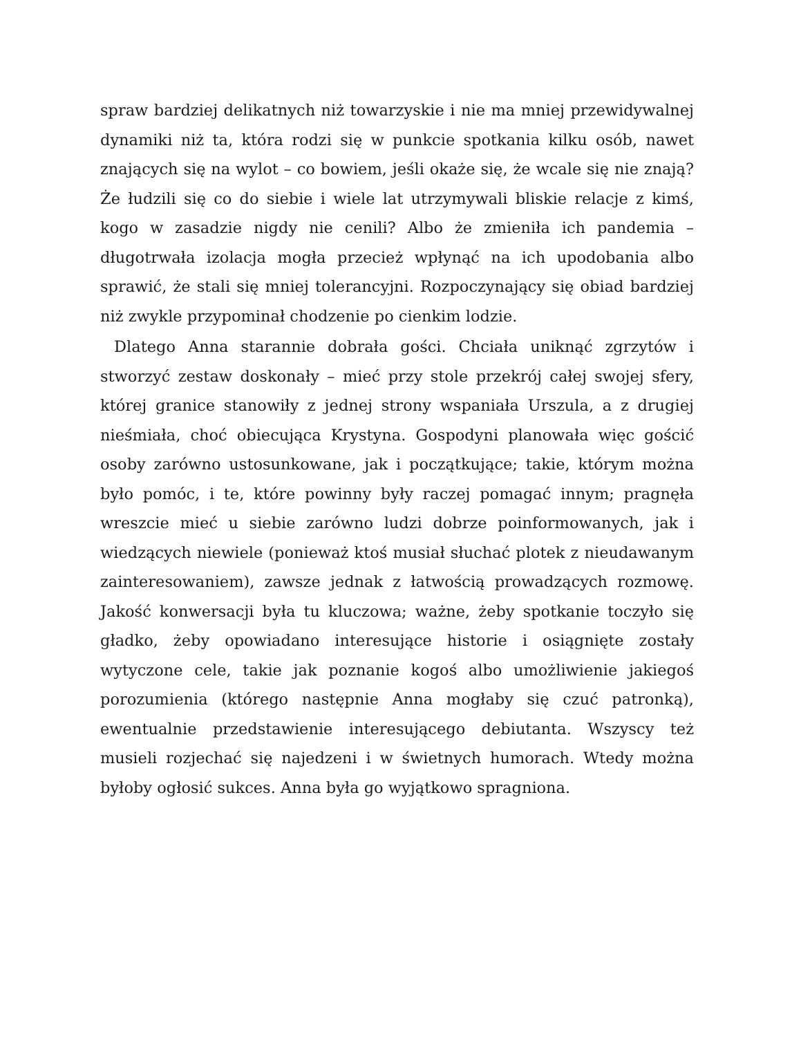spraw bardziej delikatnych niż towarzyskie i nie ma mniej przewidywalnej dynamiki niż ta, która rodzi się w punkcie spotkania kilku osób, nawet znających się na wylot – co bowiem, jeśli okaże się, że wcale się nie znają? Że łudzili się co do siebie i wiele lat utrzymywali bliskie relacje z kimś, kogo w zasadzie nigdy nie cenili? Albo że zmieniła ich pandemia – długotrwała izolacja mogła przecież wpłynąć na ich upodobania albo sprawić, że stali się mniej tolerancyjni. Rozpoczynający się obiad bardziej niż zwykle przypominał chodzenie po cienkim lodzie.
Dlatego Anna starannie dobrała gości. Chciała uniknąć zgrzytów i stworzyć zestaw doskonały – mieć przy stole przekrój całej swojej sfery, której granice stanowiły z jednej strony wspaniała Urszula, a z drugiej nieśmiała, choć obiecująca Krystyna. Gospodyni planowała więc gościć osoby zarówno ustosunkowane, jak i początkujące; takie, którym można było pomóc, i te, które powinny były raczej pomagać innym; pragnęła wreszcie mieć u siebie zarówno ludzi dobrze poinformowanych, jak i wiedzących niewiele (ponieważ ktoś musiał słuchać plotek z nieudawanym zainteresowaniem), zawsze jednak z łatwością prowadzących rozmowę. Jakość konwersacji była tu kluczowa; ważne, żeby spotkanie toczyło się gładko, żeby opowiadano interesujące historie i osiągnięte zostały wytyczone cele, takie jak poznanie kogoś albo umożliwienie jakiegoś porozumienia (którego następnie Anna mogłaby się czuć patronką), ewentualnie przedstawienie interesującego debiutanta. Wszyscy też musieli rozjechać się najedzeni i w świetnych humorach. Wtedy można byłoby ogłosić sukces. Anna była go wyjątkowo spragniona.